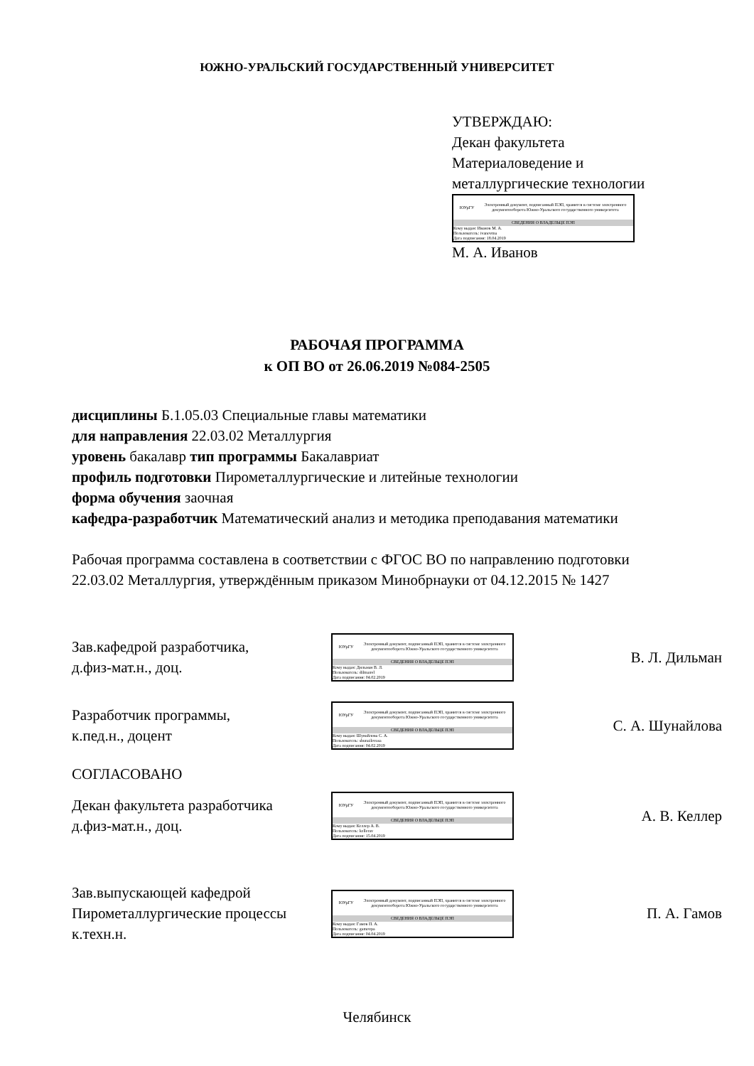ЮЖНО-УРАЛЬСКИЙ ГОСУДАРСТВЕННЫЙ УНИВЕРСИТЕТ
УТВЕРЖДАЮ:
Декан факультета
Материаловедение и
металлургические технологии
ЮУрГУ
Электронный документ, подписанный ПЭП, хранится в системе электронного документооборота Южно-Уральского государственного университета
СВЕДЕНИЯ О ВЛАДЕЛЬЦЕ ПЭП
Кому выдан: Иванов М. А.
Пользователь: ivanovma
Дата подписания: 18.04.2019
М. А. Иванов
РАБОЧАЯ ПРОГРАММА
к ОП ВО от 26.06.2019 №084-2505
дисциплины Б.1.05.03 Специальные главы математики
для направления 22.03.02 Металлургия
уровень бакалавр тип программы Бакалавриат
профиль подготовки Пирометаллургические и литейные технологии
форма обучения заочная
кафедра-разработчик Математический анализ и методика преподавания математики
Рабочая программа составлена в соответствии с ФГОС ВО по направлению подготовки 22.03.02 Металлургия, утверждённым приказом Минобрнауки от 04.12.2015 № 1427
Зав.кафедрой разработчика,
д.физ-мат.н., доц.
ЮУрГУ
Электронный документ, подписанный ПЭП, хранится в системе электронного документооборота Южно-Уральского государственного университета
СВЕДЕНИЯ О ВЛАДЕЛЬЦЕ ПЭП
Кому выдан: Дильман В. Л.
Пользователь: dilmanvl
Дата подписания: 04.02.2019
В. Л. Дильман
Разработчик программы,
к.пед.н., доцент
ЮУрГУ
Электронный документ, подписанный ПЭП, хранится в системе электронного документооборота Южно-Уральского государственного университета
СВЕДЕНИЯ О ВЛАДЕЛЬЦЕ ПЭП
Кому выдан: Шунайлова С. А.
Пользователь: shunailovasa
Дата подписания: 04.02.2019
С. А. Шунайлова
СОГЛАСОВАНО
Декан факультета разработчика
д.физ-мат.н., доц.
ЮУрГУ
Электронный документ, подписанный ПЭП, хранится в системе электронного документооборота Южно-Уральского государственного университета
СВЕДЕНИЯ О ВЛАДЕЛЬЦЕ ПЭП
Кому выдан: Келлер А. В.
Пользователь: kellerav
Дата подписания: 15.04.2019
А. В. Келлер
Зав.выпускающей кафедрой
Пирометаллургические процессы
к.техн.н.
ЮУрГУ
Электронный документ, подписанный ПЭП, хранится в системе электронного документооборота Южно-Уральского государственного университета
СВЕДЕНИЯ О ВЛАДЕЛЬЦЕ ПЭП
Кому выдан: Гамов П. А.
Пользователь: gamovpa
Дата подписания: 04.04.2019
П. А. Гамов
Челябинск